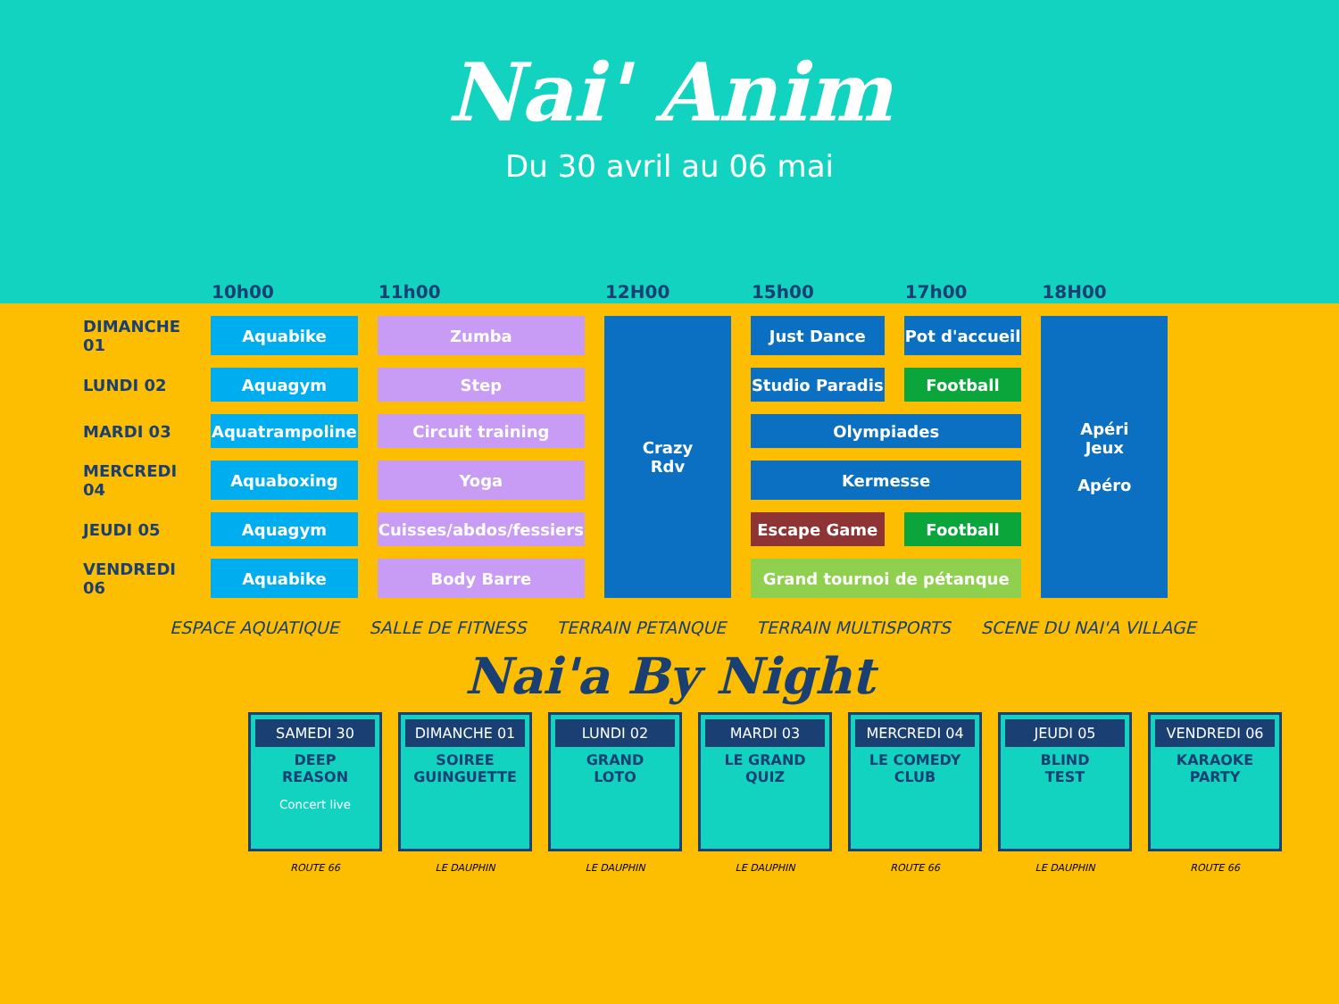Nai' Anim
Du 30 avril au 06 mai
| | 10h00 | 11h00 | 12H00 | 15h00 | 17h00 | 18H00 |
| --- | --- | --- | --- | --- | --- | --- |
| DIMANCHE 01 | Aquabike | Zumba | Crazy Rdv | Just Dance | Pot d'accueil | Apéri Jeux Apéro |
| LUNDI 02 | Aquagym | Step | | Studio Paradis | Football | |
| MARDI 03 | Aquatrampoline | Circuit training | | Olympiades | | |
| MERCREDI 04 | Aquaboxing | Yoga | | Kermesse | | |
| JEUDI 05 | Aquagym | Cuisses/abdos/fessiers | | Escape Game | Football | |
| VENDREDI 06 | Aquabike | Body Barre | | Grand tournoi de pétanque | | |
ESPACE AQUATIQUE SALLE DE FITNESS TERRAIN PETANQUE TERRAIN MULTISPORTS SCENE DU NAI'A VILLAGE
Nai'a By Night
SAMEDI 30
DEEP
REASON
Concert live
ROUTE 66
DIMANCHE 01
SOIREE
GUINGUETTE
LE DAUPHIN
LUNDI 02
GRAND
LOTO
LE DAUPHIN
MARDI 03
LE GRAND
QUIZ
LE DAUPHIN
MERCREDI 04
LE COMEDY
CLUB
ROUTE 66
JEUDI 05
BLIND
TEST
LE DAUPHIN
VENDREDI 06
KARAOKE
PARTY
ROUTE 66